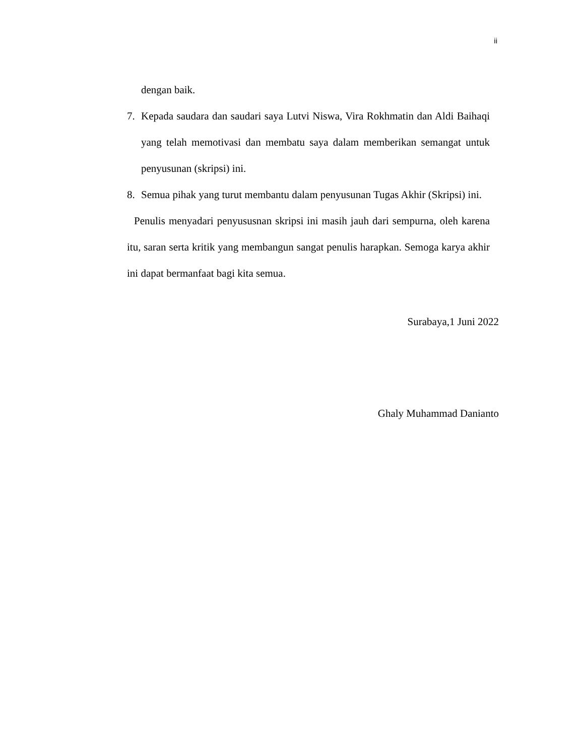ii
dengan baik.
7. Kepada saudara dan saudari saya Lutvi Niswa, Vira Rokhmatin dan Aldi Baihaqi yang telah memotivasi dan membatu saya dalam memberikan semangat untuk penyusunan (skripsi) ini.
8. Semua pihak yang turut membantu dalam penyusunan Tugas Akhir (Skripsi) ini.
Penulis menyadari penyususnan skripsi ini masih jauh dari sempurna, oleh karena itu, saran serta kritik yang membangun sangat penulis harapkan. Semoga karya akhir ini dapat bermanfaat bagi kita semua.
Surabaya,1 Juni 2022
Ghaly Muhammad Danianto